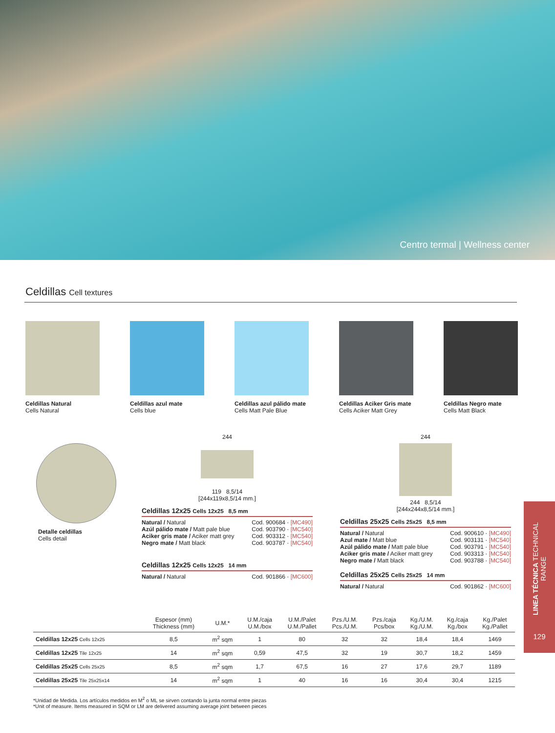Centro termal | Wellness center
Celdillas Cell textures
Celdillas Natural
Cells Natural
Celdillas azul mate
Cells blue
Celdillas azul pálido mate
Cells Matt Pale Blue
Celdillas Aciker Gris mate
Cells Aciker Matt Grey
Celdillas Negro mate
Cells Matt Black
Detalle celdillas
Cells detail
244
119 8,5/14
[244x119x8,5/14 mm.]
Celdillas 12x25 Cells 12x25 8,5 mm
Natural / Natural Cod. 900684 · [MC490]
Azúl pálido mate / Matt pale blue Cod. 903790 · [MC540]
Aciker gris mate / Aciker matt grey Cod. 903312 · [MC540]
Negro mate / Matt black Cod. 903787 · [MC540]
Celdillas 12x25 Cells 12x25 14 mm
Natural / Natural Cod. 901866 · [MC600]
244
244 8,5/14
[244x244x8,5/14 mm.]
Celdillas 25x25 Cells 25x25 8,5 mm
Natural / Natural Cod. 900610 · [MC490]
Azul mate / Matt blue Cod. 903131 · [MC540]
Azúl pálido mate / Matt pale blue Cod. 903791 · [MC540]
Aciker gris mate / Aciker matt grey Cod. 903313 · [MC540]
Negro mate / Matt black Cod. 903788 · [MC540]
Celdillas 25x25 Cells 25x25 14 mm
Natural / Natural Cod. 901862 · [MC600]
| | Espesor (mm) Thickness (mm) | U.M.* | U.M./caja U.M./box | U.M./Palet U.M./Pallet | Pzs./U.M. Pcs./U.M. | Pzs./caja Pcs/box | Kg./U.M. Kg./U.M. | Kg./caja Kg./box | Kg./Palet Kg./Pallet |
| --- | --- | --- | --- | --- | --- | --- | --- | --- | --- |
| Celdillas 12x25 Cells 12x25 | 8,5 | m<sup>2</sup> sqm | 1 | 80 | 32 | 32 | 18,4 | 18,4 | 1469 |
| Celdillas 12x25 Tile 12x25 | 14 | m<sup>2</sup> sqm | 0,59 | 47,5 | 32 | 19 | 30,7 | 18,2 | 1459 |
| Celdillas 25x25 Cells 25x25 | 8,5 | m<sup>2</sup> sqm | 1,7 | 67,5 | 16 | 27 | 17,6 | 29,7 | 1189 |
| Celdillas 25x25 Tile 25x25x14 | 14 | m<sup>2</sup> sqm | 1 | 40 | 16 | 16 | 30,4 | 30,4 | 1215 |
*Unidad de Medida. Los artículos medidos en M<sup>2</sup> o ML se sirven contando la junta normal entre piezas
*Unit of measure. Items measured in SQM or LM are delivered assuming average joint between pieces
LINEA TÉCNICA TECHNICAL RANGE
129